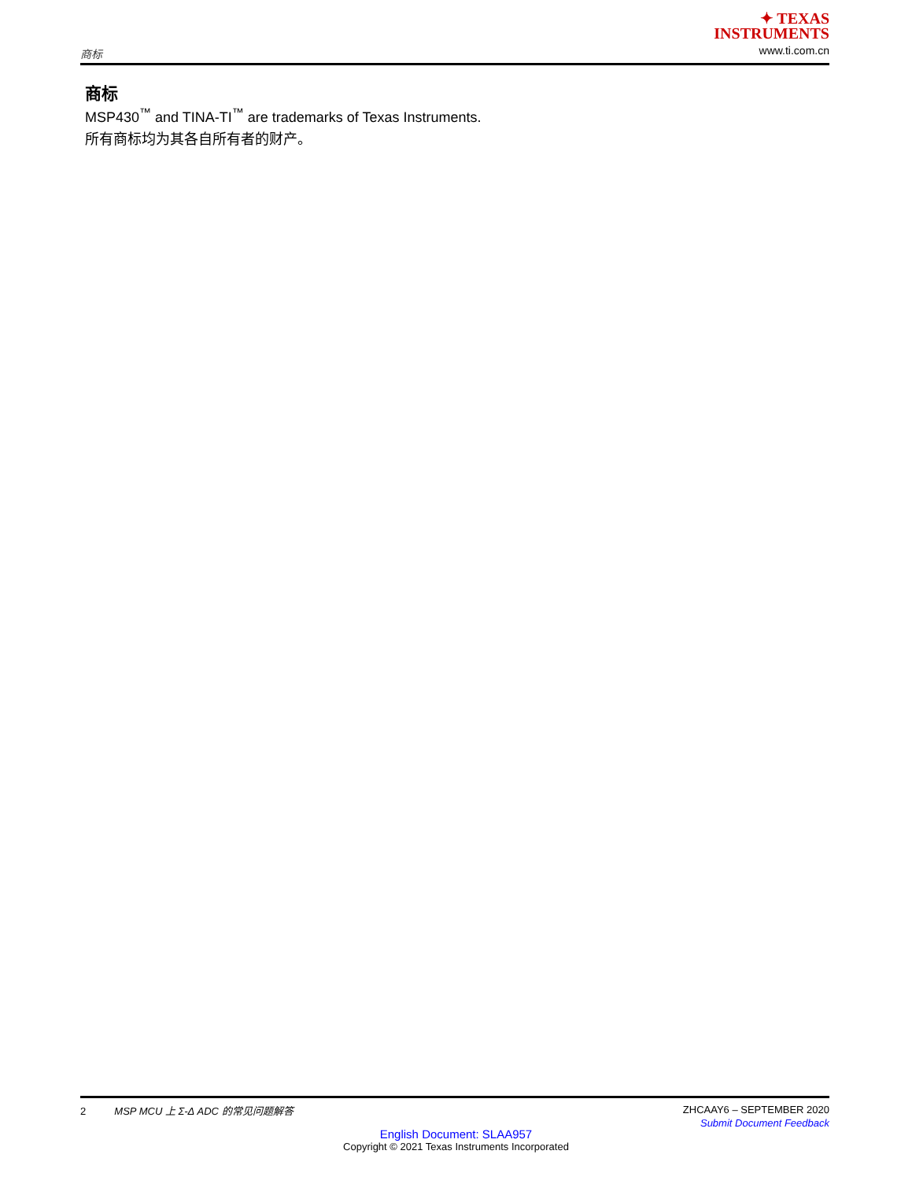商标
✦ TEXAS
INSTRUMENTS
www.ti.com.cn
商标
MSP430<sup>™</sup> and TINA-TI<sup>™</sup> are trademarks of Texas Instruments.
所有商标均为其各自所有者的财产。
2 MSP MCU 上 Σ-Δ ADC 的常见问题解答
ZHCAAY6 – SEPTEMBER 2020
Submit Document Feedback
English Document: SLAA957
Copyright © 2021 Texas Instruments Incorporated